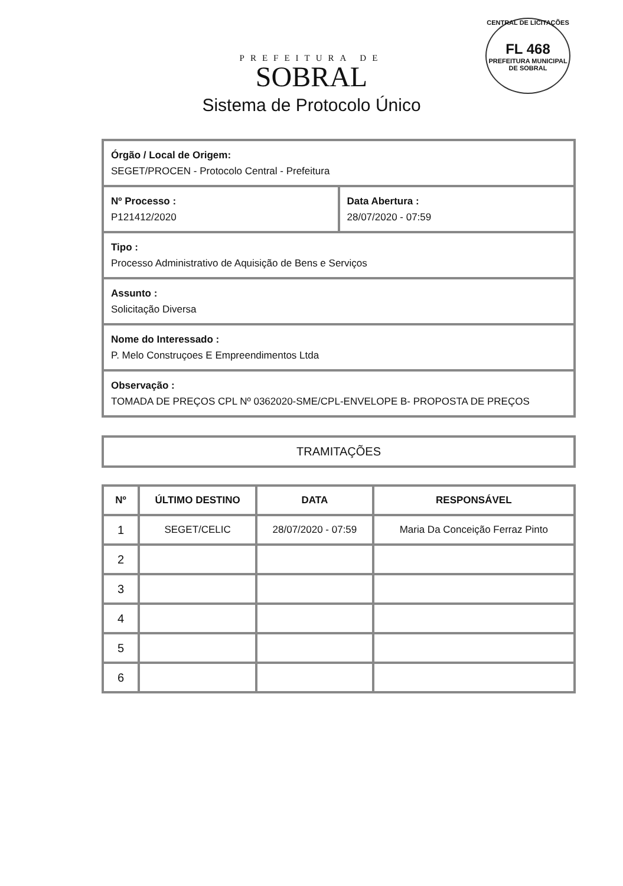CENTRAL DE LICITAÇÕES
FL 468
PREFEITURA MUNICIPAL DE SOBRAL
PREFEITURA DE
SOBRAL
Sistema de Protocolo Único
Órgão / Local de Origem:
SEGET/PROCEN - Protocolo Central - Prefeitura
Nº Processo :
P121412/2020
Data Abertura :
28/07/2020 - 07:59
Tipo :
Processo Administrativo de Aquisição de Bens e Serviços
Assunto :
Solicitação Diversa
Nome do Interessado :
P. Melo Construçoes E Empreendimentos Ltda
Observação :
TOMADA DE PREÇOS CPL Nº 0362020-SME/CPL-ENVELOPE B- PROPOSTA DE PREÇOS
TRAMITAÇÕES
| Nº | ÚLTIMO DESTINO | DATA | RESPONSÁVEL |
| --- | --- | --- | --- |
| 1 | SEGET/CELIC | 28/07/2020 - 07:59 | Maria Da Conceição Ferraz Pinto |
| 2 | | | |
| 3 | | | |
| 4 | | | |
| 5 | | | |
| 6 | | | |